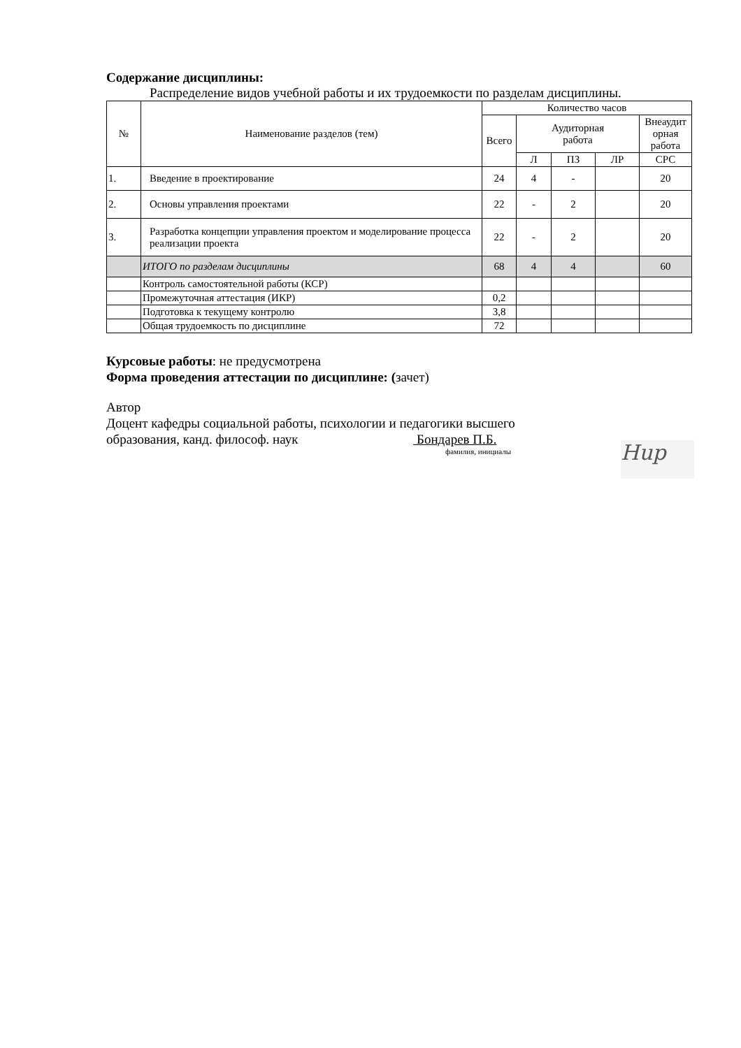Содержание дисциплины:
Распределение видов учебной работы и их трудоемкости по разделам дисциплины.
| № | Наименование разделов (тем) | Количество часов | | | | |
| --- | --- | --- | --- | --- | --- | --- |
| | | Всего | Аудиторная работа | | | Внеаудит орная работа |
| | | | Л | ПЗ | ЛР | СРС |
| 1. | Введение в проектирование | 24 | 4 | - | | 20 |
| 2. | Основы управления проектами | 22 | - | 2 | | 20 |
| 3. | Разработка концепции управления проектом и моделирование процесса реализации проекта | 22 | - | 2 | | 20 |
| | ИТОГО по разделам дисциплины | 68 | 4 | 4 | | 60 |
| | Контроль самостоятельной работы (КСР) | | | | | |
| | Промежуточная аттестация (ИКР) | 0,2 | | | | |
| | Подготовка к текущему контролю | 3,8 | | | | |
| | Общая трудоемкость по дисциплине | 72 | | | | |
Курсовые работы: не предусмотрена
Форма проведения аттестации по дисциплине: (зачет)
Автор
Доцент кафедры социальной работы, психологии и педагогики высшего
образования, канд. философ. наук Бондарев П.Б.
фамилия, инициалы
Hup